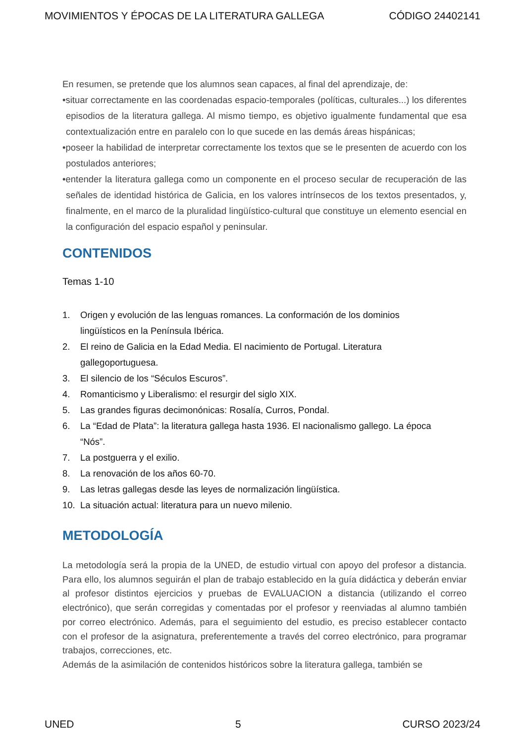MOVIMIENTOS Y ÉPOCAS DE LA LITERATURA GALLEGA CÓDIGO 24402141
En resumen, se pretende que los alumnos sean capaces, al final del aprendizaje, de:
•situar correctamente en las coordenadas espacio-temporales (políticas, culturales...) los diferentes episodios de la literatura gallega. Al mismo tiempo, es objetivo igualmente fundamental que esa contextualización entre en paralelo con lo que sucede en las demás áreas hispánicas;
•poseer la habilidad de interpretar correctamente los textos que se le presenten de acuerdo con los postulados anteriores;
•entender la literatura gallega como un componente en el proceso secular de recuperación de las señales de identidad histórica de Galicia, en los valores intrínsecos de los textos presentados, y, finalmente, en el marco de la pluralidad lingüístico-cultural que constituye un elemento esencial en la configuración del espacio español y peninsular.
CONTENIDOS
Temas 1-10
1. Origen y evolución de las lenguas romances. La conformación de los dominios lingüísticos en la Península Ibérica.
2. El reino de Galicia en la Edad Media. El nacimiento de Portugal. Literatura gallegoportuguesa.
3. El silencio de los “Séculos Escuros”.
4. Romanticismo y Liberalismo: el resurgir del siglo XIX.
5. Las grandes figuras decimonónicas: Rosalía, Curros, Pondal.
6. La “Edad de Plata”: la literatura gallega hasta 1936. El nacionalismo gallego. La época “Nós”.
7. La postguerra y el exilio.
8. La renovación de los años 60-70.
9. Las letras gallegas desde las leyes de normalización lingüística.
10. La situación actual: literatura para un nuevo milenio.
METODOLOGÍA
La metodología será la propia de la UNED, de estudio virtual con apoyo del profesor a distancia. Para ello, los alumnos seguirán el plan de trabajo establecido en la guía didáctica y deberán enviar al profesor distintos ejercicios y pruebas de EVALUACION a distancia (utilizando el correo electrónico), que serán corregidas y comentadas por el profesor y reenviadas al alumno también por correo electrónico. Además, para el seguimiento del estudio, es preciso establecer contacto con el profesor de la asignatura, preferentemente a través del correo electrónico, para programar trabajos, correcciones, etc.
Además de la asimilación de contenidos históricos sobre la literatura gallega, también se
UNED 5 CURSO 2023/24